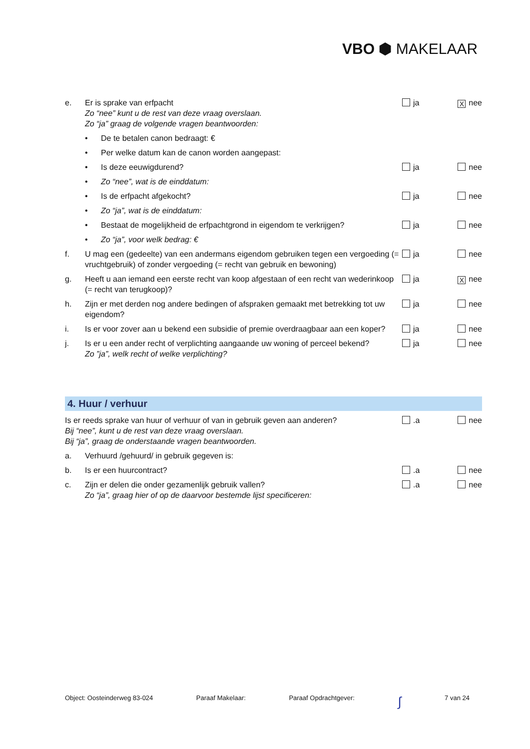VBO ⬢ MAKELAAR
e. Er is sprake van erfpacht
Zo “nee” kunt u de rest van deze vraag overslaan.
Zo “ja” graag de volgende vragen beantwoorden:
ja X nee
• De te betalen canon bedraagt: €
• Per welke datum kan de canon worden aangepast:
• Is deze eeuwigdurend? ja nee
• Zo “nee”, wat is de einddatum:
• Is de erfpacht afgekocht? ja nee
• Zo “ja”, wat is de einddatum:
• Bestaat de mogelijkheid de erfpachtgrond in eigendom te verkrijgen?
ja nee
• Zo “ja”, voor welk bedrag: €
f. U mag een (gedeelte) van een andermans eigendom gebruiken tegen een vergoeding (= vruchtgebruik) of zonder vergoeding (= recht van gebruik en bewoning)
ja nee
g. Heeft u aan iemand een eerste recht van koop afgestaan of een recht van wederinkoop (= recht van terugkoop)?
ja X nee
h. Zijn er met derden nog andere bedingen of afspraken gemaakt met betrekking tot uw eigendom?
ja nee
i. Is er voor zover aan u bekend een subsidie of premie overdraagbaar aan een koper?
ja nee
j. Is er u een ander recht of verplichting aangaande uw woning of perceel bekend?
Zo ”ja”, welk recht of welke verplichting?
ja nee
4. Huur / verhuur
Is er reeds sprake van huur of verhuur of van in gebruik geven aan anderen?
Bij “nee”, kunt u de rest van deze vraag overslaan.
Bij “ja”, graag de onderstaande vragen beantwoorden.
.a nee
a. Verhuurd /gehuurd/ in gebruik gegeven is:
b. Is er een huurcontract? .a nee
c. Zijn er delen die onder gezamenlijk gebruik vallen?
Zo “ja”, graag hier of op de daarvoor bestemde lijst specificeren:
.a nee
Object: Oosteinderweg 83-024 Paraaf Makelaar: Paraaf Opdrachtgever: ∫ 7 van 24